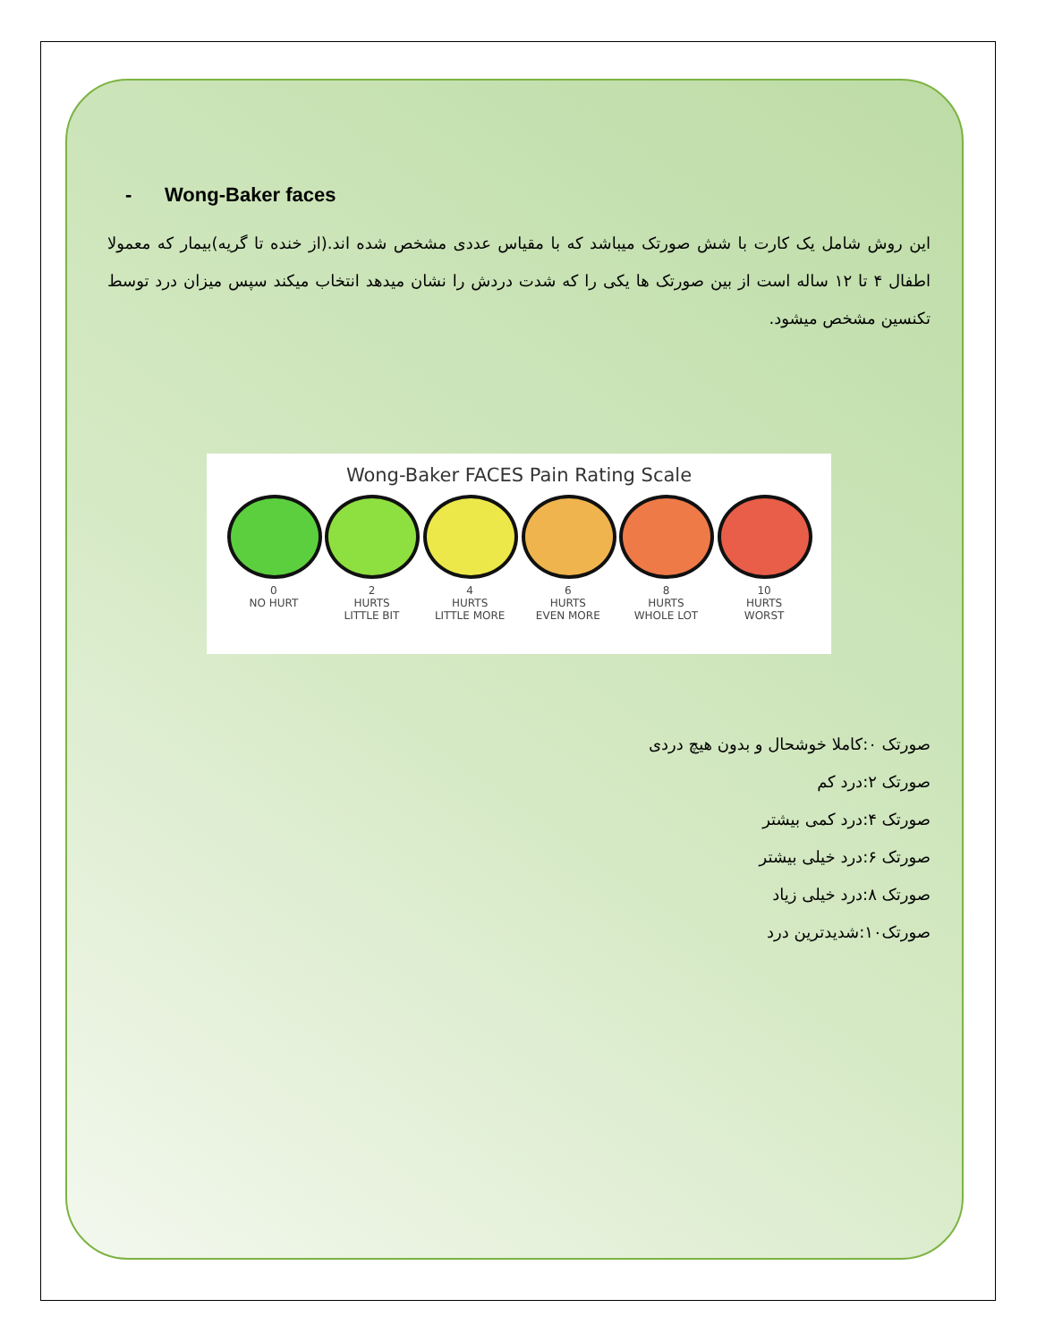- Wong-Baker faces
این روش شامل یک کارت با شش صورتک میباشد که با مقیاس عددی مشخص شده اند.(از خنده تا گریه)بیمار که معمولا اطفال ۴ تا ۱۲ ساله است از بین صورتک ها یکی را که شدت دردش را نشان میدهد انتخاب میکند سپس میزان درد توسط تکنسین مشخص میشود.
Wong-Baker FACES Pain Rating Scale
0
NO HURT
2
HURTS
LITTLE BIT
4
HURTS
LITTLE MORE
6
HURTS
EVEN MORE
8
HURTS
WHOLE LOT
10
HURTS
WORST
صورتک ۰:کاملا خوشحال و بدون هیچ دردی
صورتک ۲:درد کم
صورتک ۴:درد کمی بیشتر
صورتک ۶:درد خیلی بیشتر
صورتک ۸:درد خیلی زیاد
صورتک۱۰:شدیدترین درد